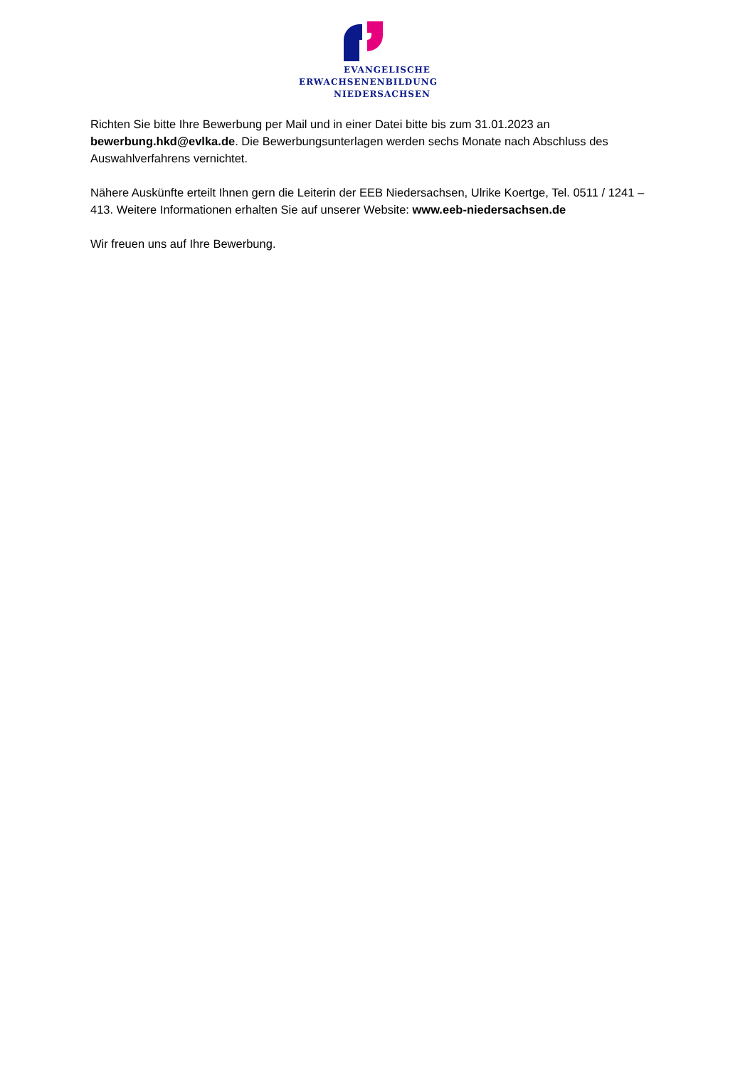EVANGELISCHE
ERWACHSENENBILDUNG
NIEDERSACHSEN
Richten Sie bitte Ihre Bewerbung per Mail und in einer Datei bitte bis zum 31.01.2023 an bewerbung.hkd@evlka.de. Die Bewerbungsunterlagen werden sechs Monate nach Abschluss des Auswahlverfahrens vernichtet.
Nähere Auskünfte erteilt Ihnen gern die Leiterin der EEB Niedersachsen, Ulrike Koertge, Tel. 0511 / 1241 – 413. Weitere Informationen erhalten Sie auf unserer Website: www.eeb-niedersachsen.de
Wir freuen uns auf Ihre Bewerbung.